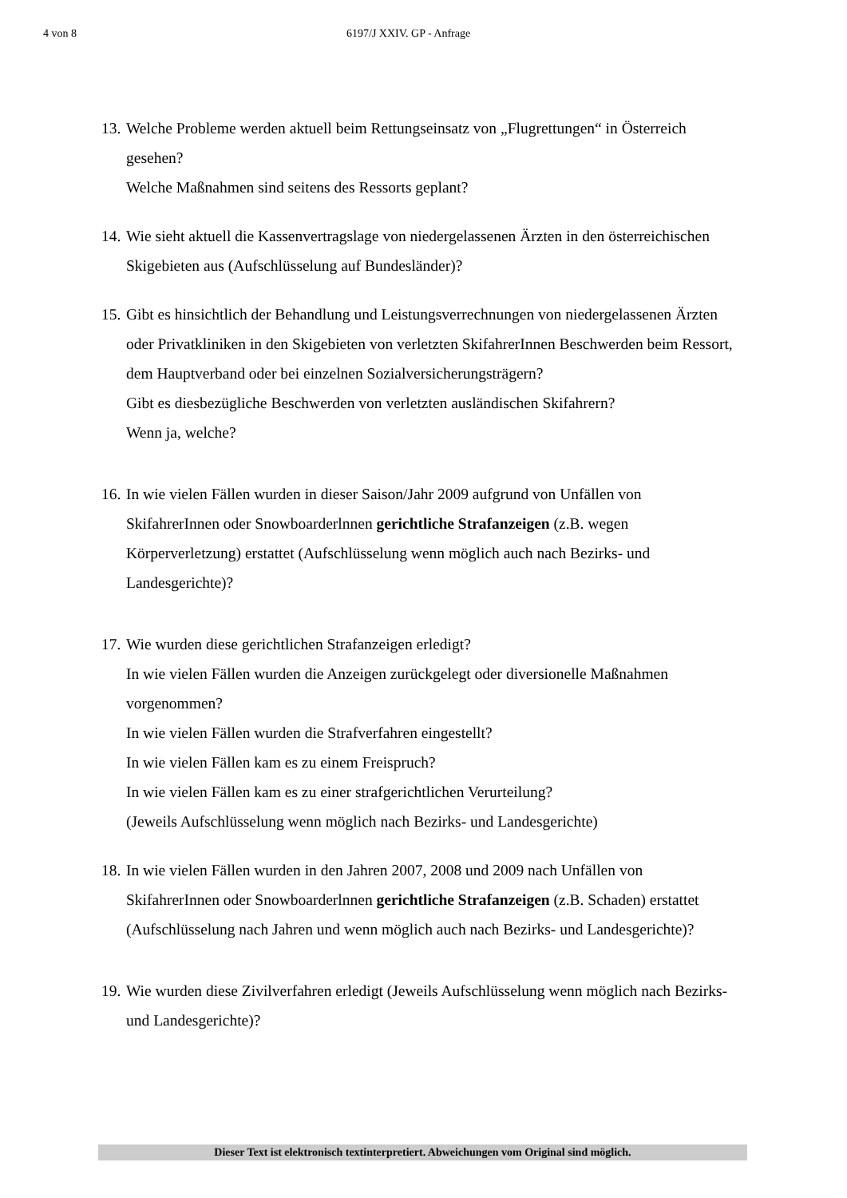4 von 8 6197/J XXIV. GP - Anfrage
13.
Welche Probleme werden aktuell beim Rettungseinsatz von „Flugrettungen“ in Österreich gesehen?
Welche Maßnahmen sind seitens des Ressorts geplant?
14.
Wie sieht aktuell die Kassenvertragslage von niedergelassenen Ärzten in den österreichischen Skigebieten aus (Aufschlüsselung auf Bundesländer)?
15.
Gibt es hinsichtlich der Behandlung und Leistungsverrechnungen von niedergelassenen Ärzten oder Privatkliniken in den Skigebieten von verletzten SkifahrerInnen Beschwerden beim Ressort, dem Hauptverband oder bei einzelnen Sozialversicherungsträgern?
Gibt es diesbezügliche Beschwerden von verletzten ausländischen Skifahrern?
Wenn ja, welche?
16.
In wie vielen Fällen wurden in dieser Saison/Jahr 2009 aufgrund von Unfällen von SkifahrerInnen oder Snowboarderlnnen gerichtliche Strafanzeigen (z.B. wegen Körperverletzung) erstattet (Aufschlüsselung wenn möglich auch nach Bezirks- und Landesgerichte)?
17.
Wie wurden diese gerichtlichen Strafanzeigen erledigt?
In wie vielen Fällen wurden die Anzeigen zurückgelegt oder diversionelle Maßnahmen vorgenommen?
In wie vielen Fällen wurden die Strafverfahren eingestellt?
In wie vielen Fällen kam es zu einem Freispruch?
In wie vielen Fällen kam es zu einer strafgerichtlichen Verurteilung?
(Jeweils Aufschlüsselung wenn möglich nach Bezirks- und Landesgerichte)
18.
In wie vielen Fällen wurden in den Jahren 2007, 2008 und 2009 nach Unfällen von SkifahrerInnen oder Snowboarderlnnen gerichtliche Strafanzeigen (z.B. Schaden) erstattet (Aufschlüsselung nach Jahren und wenn möglich auch nach Bezirks- und Landesgerichte)?
19.
Wie wurden diese Zivilverfahren erledigt (Jeweils Aufschlüsselung wenn möglich nach Bezirks- und Landesgerichte)?
Dieser Text ist elektronisch textinterpretiert. Abweichungen vom Original sind möglich.